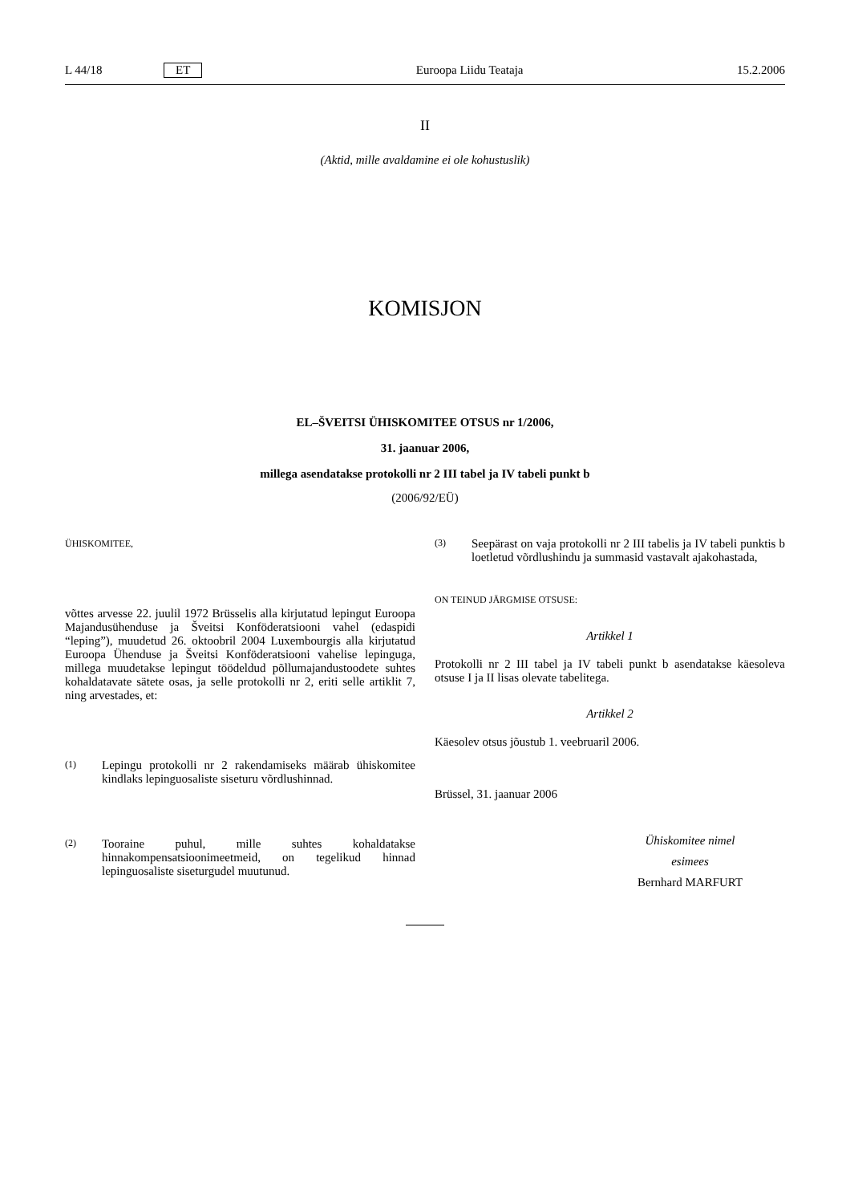L 44/18 ET Euroopa Liidu Teataja 15.2.2006
II
(Aktid, mille avaldamine ei ole kohustuslik)
KOMISJON
EL–ŠVEITSI ÜHISKOMITEE OTSUS nr 1/2006,
31. jaanuar 2006,
millega asendatakse protokolli nr 2 III tabel ja IV tabeli punkt b
(2006/92/EÜ)
ÜHISKOMITEE,
võttes arvesse 22. juulil 1972 Brüsselis alla kirjutatud lepingut Euroopa Majandusühenduse ja Šveitsi Konföderatsiooni vahel (edaspidi “leping”), muudetud 26. oktoobril 2004 Luxembourgis alla kirjutatud Euroopa Ühenduse ja Šveitsi Konföderatsiooni vahelise lepinguga, millega muudetakse lepingut töödeldud põllumajandustoodete suhtes kohaldatavate sätete osas, ja selle protokolli nr 2, eriti selle artiklit 7, ning arvestades, et:
(1)
Lepingu protokolli nr 2 rakendamiseks määrab ühiskomitee kindlaks lepinguosaliste siseturu võrdlushinnad.
(2)
Tooraine puhul, mille suhtes kohaldatakse hinnakompensatsioonimeetmeid, on tegelikud hinnad lepinguosaliste siseturgudel muutunud.
(3)
Seepärast on vaja protokolli nr 2 III tabelis ja IV tabeli punktis b loetletud võrdlushindu ja summasid vastavalt ajakohastada,
ON TEINUD JÄRGMISE OTSUSE:
Artikkel 1
Protokolli nr 2 III tabel ja IV tabeli punkt b asendatakse käesoleva otsuse I ja II lisas olevate tabelitega.
Artikkel 2
Käesolev otsus jõustub 1. veebruaril 2006.
Brüssel, 31. jaanuar 2006
Ühiskomitee nimel
esimees
Bernhard MARFURT